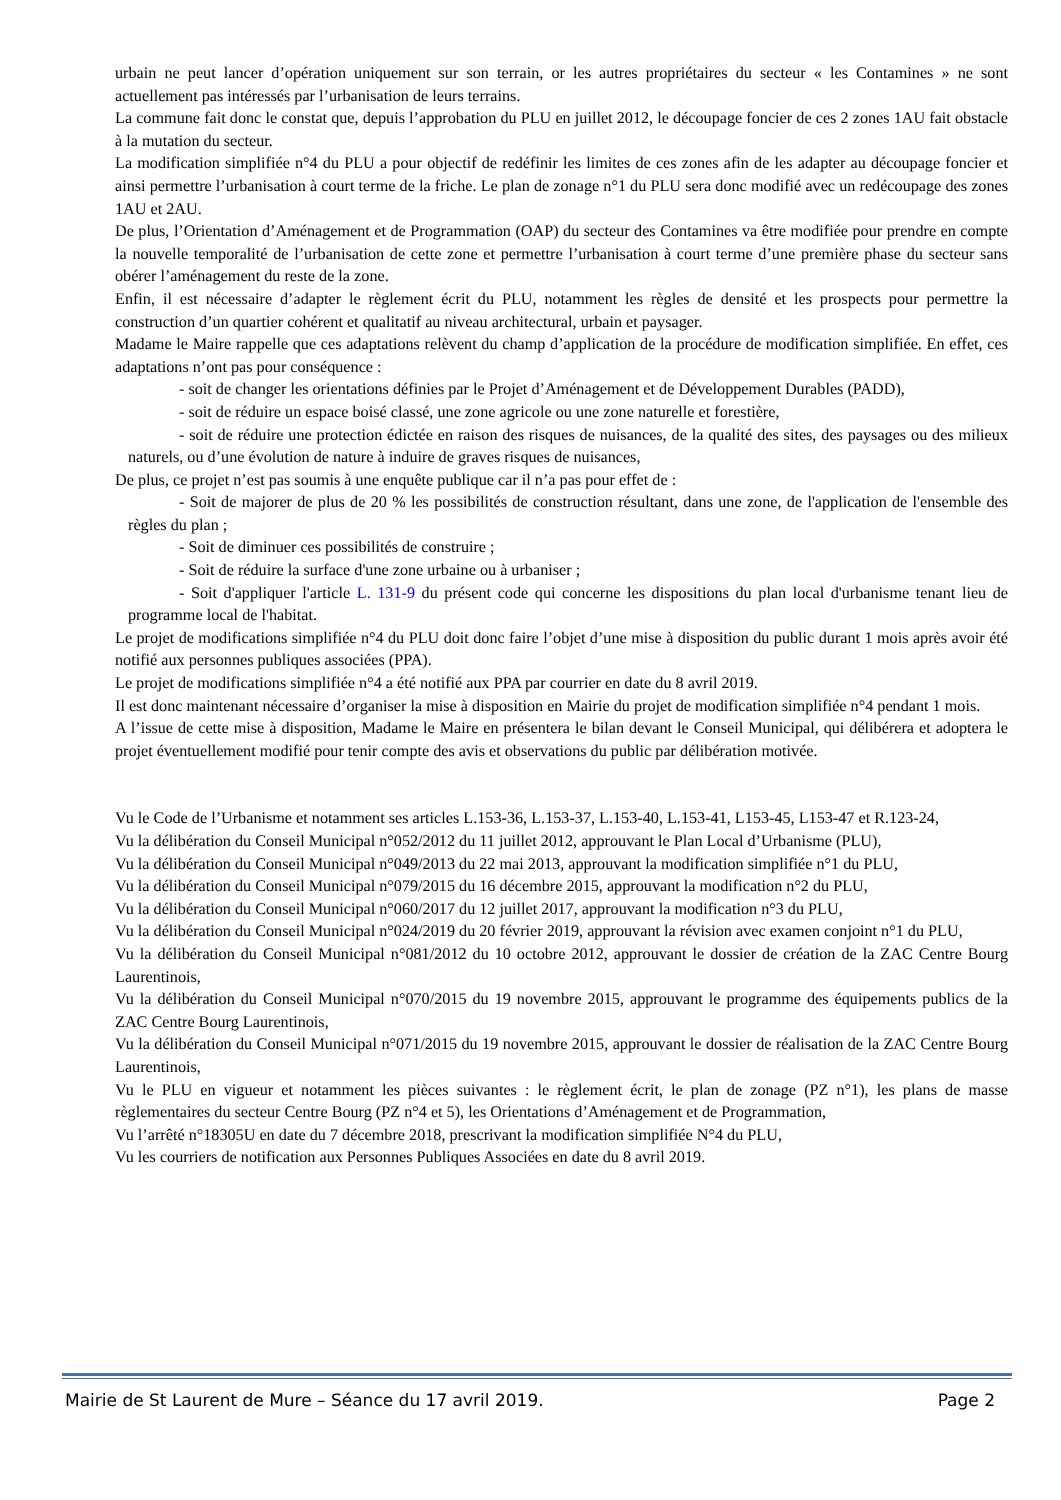urbain ne peut lancer d’opération uniquement sur son terrain, or les autres propriétaires du secteur « les Contamines » ne sont actuellement pas intéressés par l’urbanisation de leurs terrains.
La commune fait donc le constat que, depuis l’approbation du PLU en juillet 2012, le découpage foncier de ces 2 zones 1AU fait obstacle à la mutation du secteur.
La modification simplifiée n°4 du PLU a pour objectif de redéfinir les limites de ces zones afin de les adapter au découpage foncier et ainsi permettre l’urbanisation à court terme de la friche. Le plan de zonage n°1 du PLU sera donc modifié avec un redécoupage des zones 1AU et 2AU.
De plus, l’Orientation d’Aménagement et de Programmation (OAP) du secteur des Contamines va être modifiée pour prendre en compte la nouvelle temporalité de l’urbanisation de cette zone et permettre l’urbanisation à court terme d’une première phase du secteur sans obérer l’aménagement du reste de la zone.
Enfin, il est nécessaire d’adapter le règlement écrit du PLU, notamment les règles de densité et les prospects pour permettre la construction d’un quartier cohérent et qualitatif au niveau architectural, urbain et paysager.
Madame le Maire rappelle que ces adaptations relèvent du champ d’application de la procédure de modification simplifiée. En effet, ces adaptations n’ont pas pour conséquence :
- soit de changer les orientations définies par le Projet d’Aménagement et de Développement Durables (PADD),
- soit de réduire un espace boisé classé, une zone agricole ou une zone naturelle et forestière,
- soit de réduire une protection édictée en raison des risques de nuisances, de la qualité des sites, des paysages ou des milieux naturels, ou d’une évolution de nature à induire de graves risques de nuisances,
De plus, ce projet n’est pas soumis à une enquête publique car il n’a pas pour effet de :
- Soit de majorer de plus de 20 % les possibilités de construction résultant, dans une zone, de l'application de l'ensemble des règles du plan ;
- Soit de diminuer ces possibilités de construire ;
- Soit de réduire la surface d'une zone urbaine ou à urbaniser ;
- Soit d'appliquer l'article L. 131-9 du présent code qui concerne les dispositions du plan local d'urbanisme tenant lieu de programme local de l'habitat.
Le projet de modifications simplifiée n°4 du PLU doit donc faire l’objet d’une mise à disposition du public durant 1 mois après avoir été notifié aux personnes publiques associées (PPA).
Le projet de modifications simplifiée n°4 a été notifié aux PPA par courrier en date du 8 avril 2019.
Il est donc maintenant nécessaire d’organiser la mise à disposition en Mairie du projet de modification simplifiée n°4 pendant 1 mois.
A l’issue de cette mise à disposition, Madame le Maire en présentera le bilan devant le Conseil Municipal, qui délibérera et adoptera le projet éventuellement modifié pour tenir compte des avis et observations du public par délibération motivée.
Vu le Code de l’Urbanisme et notamment ses articles L.153-36, L.153-37, L.153-40, L.153-41, L153-45, L153-47 et R.123-24,
Vu la délibération du Conseil Municipal n°052/2012 du 11 juillet 2012, approuvant le Plan Local d’Urbanisme (PLU),
Vu la délibération du Conseil Municipal n°049/2013 du 22 mai 2013, approuvant la modification simplifiée n°1 du PLU,
Vu la délibération du Conseil Municipal n°079/2015 du 16 décembre 2015, approuvant la modification n°2 du PLU,
Vu la délibération du Conseil Municipal n°060/2017 du 12 juillet 2017, approuvant la modification n°3 du PLU,
Vu la délibération du Conseil Municipal n°024/2019 du 20 février 2019, approuvant la révision avec examen conjoint n°1 du PLU,
Vu la délibération du Conseil Municipal n°081/2012 du 10 octobre 2012, approuvant le dossier de création de la ZAC Centre Bourg Laurentinois,
Vu la délibération du Conseil Municipal n°070/2015 du 19 novembre 2015, approuvant le programme des équipements publics de la ZAC Centre Bourg Laurentinois,
Vu la délibération du Conseil Municipal n°071/2015 du 19 novembre 2015, approuvant le dossier de réalisation de la ZAC Centre Bourg Laurentinois,
Vu le PLU en vigueur et notamment les pièces suivantes : le règlement écrit, le plan de zonage (PZ n°1), les plans de masse règlementaires du secteur Centre Bourg (PZ n°4 et 5), les Orientations d’Aménagement et de Programmation,
Vu l’arrêté n°18305U en date du 7 décembre 2018, prescrivant la modification simplifiée N°4 du PLU,
Vu les courriers de notification aux Personnes Publiques Associées en date du 8 avril 2019.
Mairie de St Laurent de Mure – Séance du 17 avril 2019. Page 2